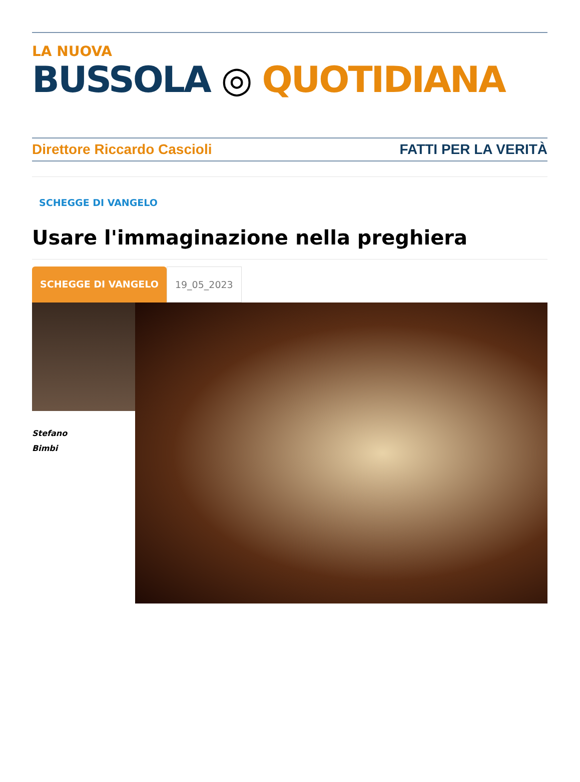LA NUOVA
BUSSOLA ◎ QUOTIDIANA
Direttore Riccardo Cascioli FATTI PER LA VERITÀ
SCHEGGE DI VANGELO
Usare l'immaginazione nella preghiera
SCHEGGE DI VANGELO 19_05_2023
Stefano
Bimbi